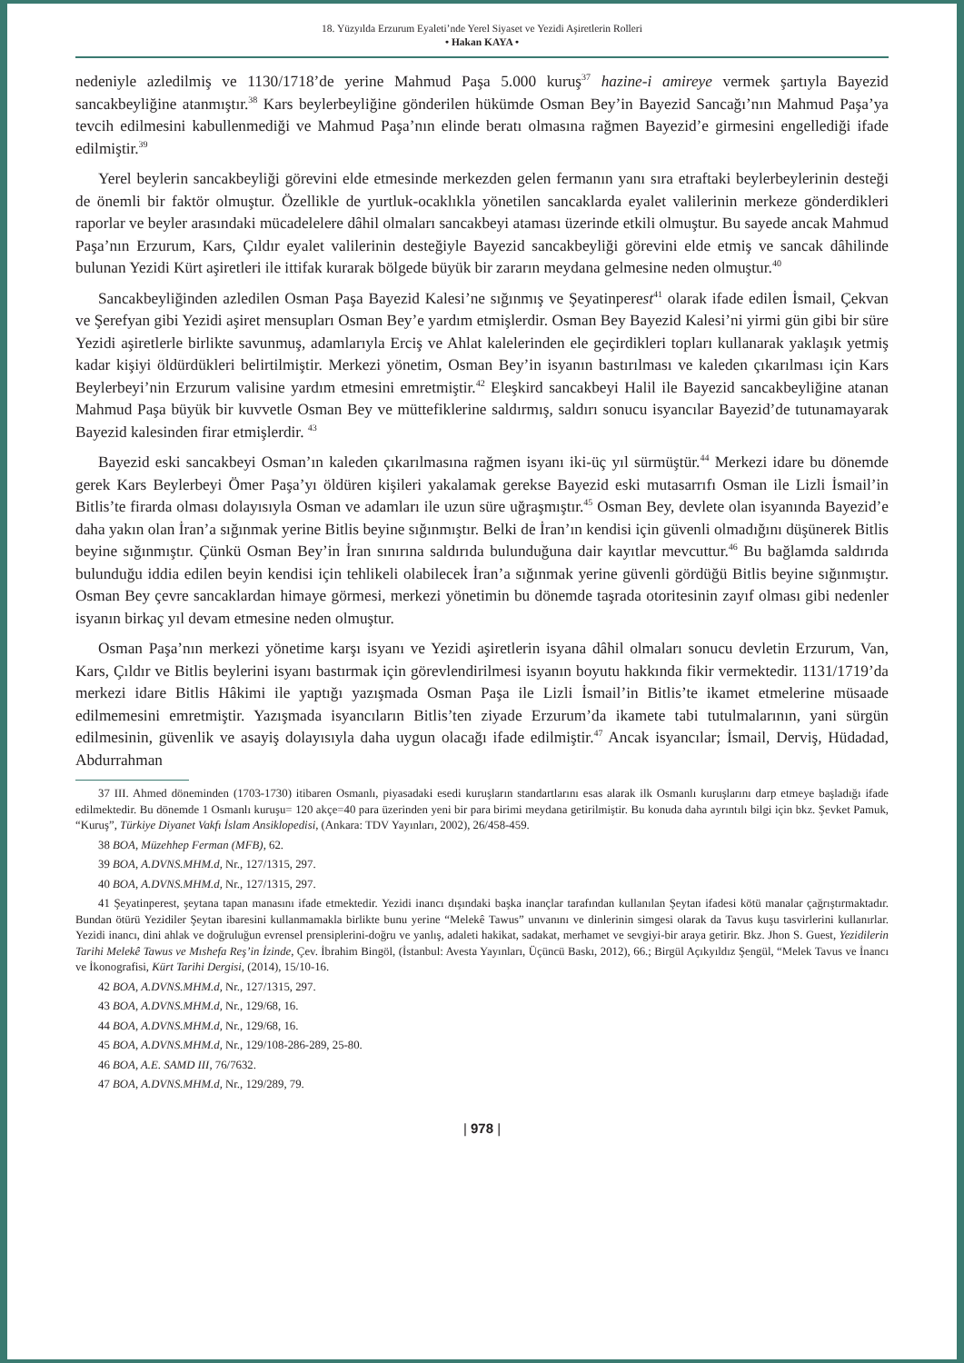18. Yüzyılda Erzurum Eyaleti’nde Yerel Siyaset ve Yezidi Aşiretlerin Rolleri
• Hakan KAYA •
nedeniyle azledilmiş ve 1130/1718’de yerine Mahmud Paşa 5.000 kuruş<sup>37</sup> hazine-i amireye vermek şartıyla Bayezid sancakbeyliğine atanmıştır.<sup>38</sup> Kars beylerbeyliğine gönderilen hükümde Osman Bey’in Bayezid Sancağı’nın Mahmud Paşa’ya tevcih edilmesini kabullenmediği ve Mahmud Paşa’nın elinde beratı olmasına rağmen Bayezid’e girmesini engellediği ifade edilmiştir.<sup>39</sup>
Yerel beylerin sancakbeyliği görevini elde etmesinde merkezden gelen fermanın yanı sıra etraftaki beylerbeylerinin desteği de önemli bir faktör olmuştur. Özellikle de yurtluk-ocaklıkla yönetilen sancaklarda eyalet valilerinin merkeze gönderdikleri raporlar ve beyler arasındaki mücadelelere dâhil olmaları sancakbeyi ataması üzerinde etkili olmuştur. Bu sayede ancak Mahmud Paşa’nın Erzurum, Kars, Çıldır eyalet valilerinin desteğiyle Bayezid sancakbeyliği görevini elde etmiş ve sancak dâhilinde bulunan Yezidi Kürt aşiretleri ile ittifak kurarak bölgede büyük bir zararın meydana gelmesine neden olmuştur.<sup>40</sup>
Sancakbeyliğinden azledilen Osman Paşa Bayezid Kalesi’ne sığınmış ve Şeyatinperest<sup>41</sup> olarak ifade edilen İsmail, Çekvan ve Şerefyan gibi Yezidi aşiret mensupları Osman Bey’e yardım etmişlerdir. Osman Bey Bayezid Kalesi’ni yirmi gün gibi bir süre Yezidi aşiretlerle birlikte savunmuş, adamlarıyla Erciş ve Ahlat kalelerinden ele geçirdikleri topları kullanarak yaklaşık yetmiş kadar kişiyi öldürdükleri belirtilmiştir. Merkezi yönetim, Osman Bey’in isyanın bastırılması ve kaleden çıkarılması için Kars Beylerbeyi’nin Erzurum valisine yardım etmesini emretmiştir.<sup>42</sup> Eleşkird sancakbeyi Halil ile Bayezid sancakbeyliğine atanan Mahmud Paşa büyük bir kuvvetle Osman Bey ve müttefiklerine saldırmış, saldırı sonucu isyancılar Bayezid’de tutunamayarak Bayezid kalesinden firar etmişlerdir. <sup>43</sup>
Bayezid eski sancakbeyi Osman’ın kaleden çıkarılmasına rağmen isyanı iki-üç yıl sürmüştür.<sup>44</sup> Merkezi idare bu dönemde gerek Kars Beylerbeyi Ömer Paşa’yı öldüren kişileri yakalamak gerekse Bayezid eski mutasarrıfı Osman ile Lizli İsmail’in Bitlis’te firarda olması dolayısıyla Osman ve adamları ile uzun süre uğraşmıştır.<sup>45</sup> Osman Bey, devlete olan isyanında Bayezid’e daha yakın olan İran’a sığınmak yerine Bitlis beyine sığınmıştır. Belki de İran’ın kendisi için güvenli olmadığını düşünerek Bitlis beyine sığınmıştır. Çünkü Osman Bey’in İran sınırına saldırıda bulunduğuna dair kayıtlar mevcuttur.<sup>46</sup> Bu bağlamda saldırıda bulunduğu iddia edilen beyin kendisi için tehlikeli olabilecek İran’a sığınmak yerine güvenli gördüğü Bitlis beyine sığınmıştır. Osman Bey çevre sancaklardan himaye görmesi, merkezi yönetimin bu dönemde taşrada otoritesinin zayıf olması gibi nedenler isyanın birkaç yıl devam etmesine neden olmuştur.
Osman Paşa’nın merkezi yönetime karşı isyanı ve Yezidi aşiretlerin isyana dâhil olmaları sonucu devletin Erzurum, Van, Kars, Çıldır ve Bitlis beylerini isyanı bastırmak için görevlendirilmesi isyanın boyutu hakkında fikir vermektedir. 1131/1719’da merkezi idare Bitlis Hâkimi ile yaptığı yazışmada Osman Paşa ile Lizli İsmail’in Bitlis’te ikamet etmelerine müsaade edilmemesini emretmiştir. Yazışmada isyancıların Bitlis’ten ziyade Erzurum’da ikamete tabi tutulmalarının, yani sürgün edilmesinin, güvenlik ve asayiş dolayısıyla daha uygun olacağı ifade edilmiştir.<sup>47</sup> Ancak isyancılar; İsmail, Derviş, Hüdadad, Abdurrahman
37 III. Ahmed döneminden (1703-1730) itibaren Osmanlı, piyasadaki esedi kuruşların standartlarını esas alarak ilk Osmanlı kuruşlarını darp etmeye başladığı ifade edilmektedir. Bu dönemde 1 Osmanlı kuruşu= 120 akçe=40 para üzerinden yeni bir para birimi meydana getirilmiştir. Bu konuda daha ayrıntılı bilgi için bkz. Şevket Pamuk, “Kuruş”, Türkiye Diyanet Vakfı İslam Ansiklopedisi, (Ankara: TDV Yayınları, 2002), 26/458-459.
38 BOA, Müzehhep Ferman (MFB), 62.
39 BOA, A.DVNS.MHM.d, Nr., 127/1315, 297.
40 BOA, A.DVNS.MHM.d, Nr., 127/1315, 297.
41 Şeyatinperest, şeytana tapan manasını ifade etmektedir. Yezidi inancı dışındaki başka inançlar tarafından kullanılan Şeytan ifadesi kötü manalar çağrıştırmaktadır. Bundan ötürü Yezidiler Şeytan ibaresini kullanmamakla birlikte bunu yerine “Melekê Tawus” unvanını ve dinlerinin simgesi olarak da Tavus kuşu tasvirlerini kullanırlar. Yezidi inancı, dini ahlak ve doğruluğun evrensel prensiplerini-doğru ve yanlış, adaleti hakikat, sadakat, merhamet ve sevgiyi-bir araya getirir. Bkz. Jhon S. Guest, Yezidilerin Tarihi Melekê Tawus ve Mıshefa Reş’in İzinde, Çev. İbrahim Bingöl, (İstanbul: Avesta Yayınları, Üçüncü Baskı, 2012), 66.; Birgül Açıkyıldız Şengül, “Melek Tavus ve İnancı ve İkonografisi, Kürt Tarihi Dergisi, (2014), 15/10-16.
42 BOA, A.DVNS.MHM.d, Nr., 127/1315, 297.
43 BOA, A.DVNS.MHM.d, Nr., 129/68, 16.
44 BOA, A.DVNS.MHM.d, Nr., 129/68, 16.
45 BOA, A.DVNS.MHM.d, Nr., 129/108-286-289, 25-80.
46 BOA, A.E. SAMD III, 76/7632.
47 BOA, A.DVNS.MHM.d, Nr., 129/289, 79.
| 978 |